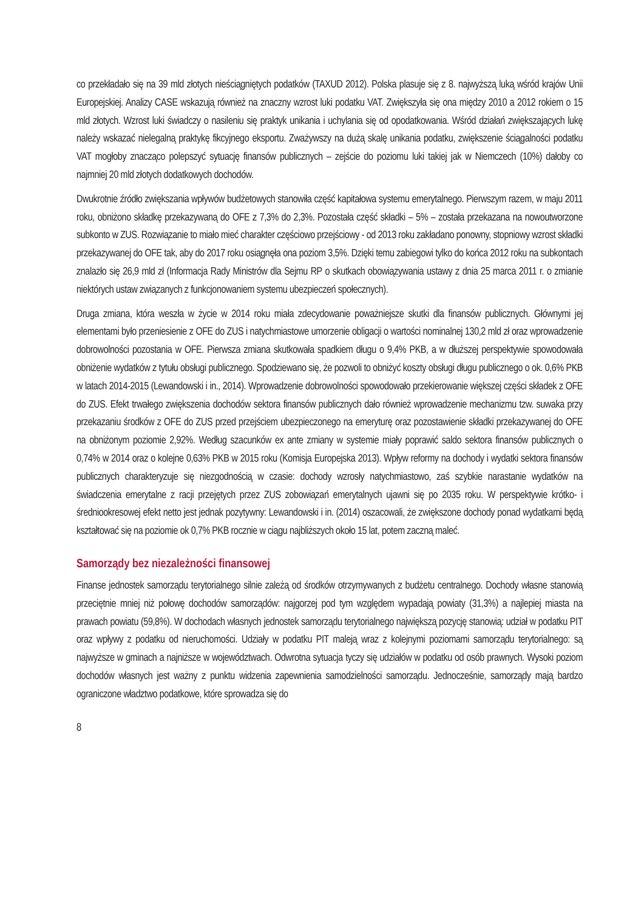co przekładało się na 39 mld złotych nieściągniętych podatków (TAXUD 2012). Polska plasuje się z 8. najwyższą luką wśród krajów Unii Europejskiej. Analizy CASE wskazują również na znaczny wzrost luki podatku VAT. Zwiększyła się ona między 2010 a 2012 rokiem o 15 mld złotych. Wzrost luki świadczy o nasileniu się praktyk unikania i uchylania się od opodatkowania. Wśród działań zwiększających lukę należy wskazać nielegalną praktykę fikcyjnego eksportu. Zważywszy na dużą skalę unikania podatku, zwiększenie ściągalności podatku VAT mogłoby znacząco polepszyć sytuację finansów publicznych – zejście do poziomu luki takiej jak w Niemczech (10%) dałoby co najmniej 20 mld złotych dodatkowych dochodów.
Dwukrotnie źródło zwiększania wpływów budżetowych stanowiła część kapitałowa systemu emerytalnego. Pierwszym razem, w maju 2011 roku, obniżono składkę przekazywaną do OFE z 7,3% do 2,3%. Pozostała część składki – 5% – została przekazana na nowoutworzone subkonto w ZUS. Rozwiązanie to miało mieć charakter częściowo przejściowy - od 2013 roku zakładano ponowny, stopniowy wzrost składki przekazywanej do OFE tak, aby do 2017 roku osiągnęła ona poziom 3,5%. Dzięki temu zabiegowi tylko do końca 2012 roku na subkontach znalazło się 26,9 mld zł (Informacja Rady Ministrów dla Sejmu RP o skutkach obowiązywania ustawy z dnia 25 marca 2011 r. o zmianie niektórych ustaw związanych z funkcjonowaniem systemu ubezpieczeń społecznych).
Druga zmiana, która weszła w życie w 2014 roku miała zdecydowanie poważniejsze skutki dla finansów publicznych. Głównymi jej elementami było przeniesienie z OFE do ZUS i natychmiastowe umorzenie obligacji o wartości nominalnej 130,2 mld zł oraz wprowadzenie dobrowolności pozostania w OFE. Pierwsza zmiana skutkowała spadkiem długu o 9,4% PKB, a w dłuższej perspektywie spowodowała obniżenie wydatków z tytułu obsługi publicznego. Spodziewano się, że pozwoli to obniżyć koszty obsługi długu publicznego o ok. 0,6% PKB w latach 2014-2015 (Lewandowski i in., 2014). Wprowadzenie dobrowolności spowodowało przekierowanie większej części składek z OFE do ZUS. Efekt trwałego zwiększenia dochodów sektora finansów publicznych dało również wprowadzenie mechanizmu tzw. suwaka przy przekazaniu środków z OFE do ZUS przed przejściem ubezpieczonego na emeryturę oraz pozostawienie składki przekazywanej do OFE na obniżonym poziomie 2,92%. Według szacunków ex ante zmiany w systemie miały poprawić saldo sektora finansów publicznych o 0,74% w 2014 oraz o kolejne 0,63% PKB w 2015 roku (Komisja Europejska 2013). Wpływ reformy na dochody i wydatki sektora finansów publicznych charakteryzuje się niezgodnością w czasie: dochody wzrosły natychmiastowo, zaś szybkie narastanie wydatków na świadczenia emerytalne z racji przejętych przez ZUS zobowiązań emerytalnych ujawni się po 2035 roku. W perspektywie krótko- i średniookresowej efekt netto jest jednak pozytywny: Lewandowski i in. (2014) oszacowali, że zwiększone dochody ponad wydatkami będą kształtować się na poziomie ok 0,7% PKB rocznie w ciągu najbliższych około 15 lat, potem zaczną maleć.
Samorządy bez niezależności finansowej
Finanse jednostek samorządu terytorialnego silnie zależą od środków otrzymywanych z budżetu centralnego. Dochody własne stanowią przeciętnie mniej niż połowę dochodów samorządów: najgorzej pod tym względem wypadają powiaty (31,3%) a najlepiej miasta na prawach powiatu (59,8%). W dochodach własnych jednostek samorządu terytorialnego największą pozycję stanowią: udział w podatku PIT oraz wpływy z podatku od nieruchomości. Udziały w podatku PIT maleją wraz z kolejnymi poziomami samorządu terytorialnego: są najwyższe w gminach a najniższe w województwach. Odwrotna sytuacja tyczy się udziałów w podatku od osób prawnych. Wysoki poziom dochodów własnych jest ważny z punktu widzenia zapewnienia samodzielności samorządu. Jednocześnie, samorządy mają bardzo ograniczone władztwo podatkowe, które sprowadza się do
8